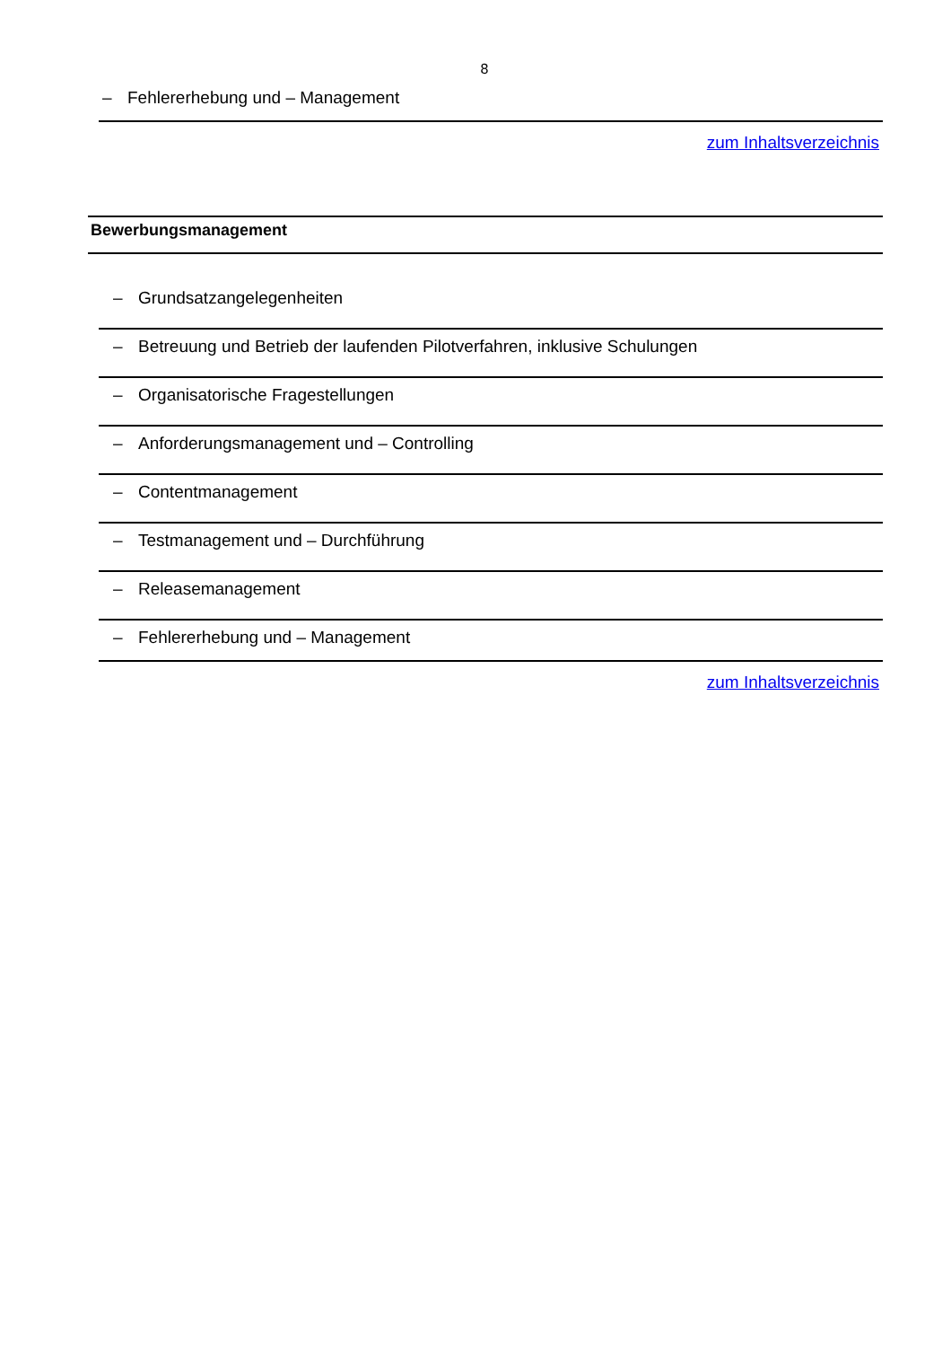8
– Fehlererhebung und – Management
zum Inhaltsverzeichnis
| Bewerbungsmanagement | |
| --- | --- |
| – | Grundsatzangelegenheiten |
| – | Betreuung und Betrieb der laufenden Pilotverfahren, inklusive Schulungen |
| – | Organisatorische Fragestellungen |
| – | Anforderungsmanagement und – Controlling |
| – | Contentmanagement |
| – | Testmanagement und – Durchführung |
| – | Releasemanagement |
| – | Fehlererhebung und – Management |
zum Inhaltsverzeichnis